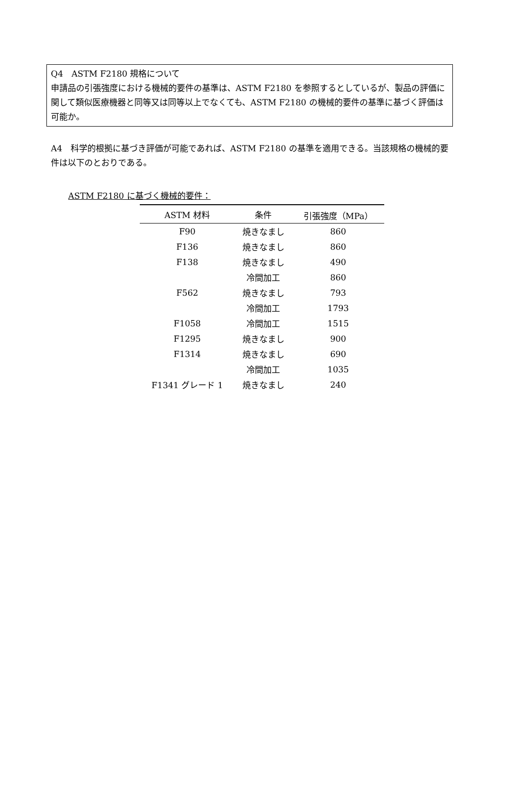Q4　ASTM F2180 規格について
申請品の引張強度における機械的要件の基準は、ASTM F2180 を参照するとしているが、製品の評価に関して類似医療機器と同等又は同等以上でなくても、ASTM F2180 の機械的要件の基準に基づく評価は可能か。
A4　科学的根拠に基づき評価が可能であれば、ASTM F2180 の基準を適用できる。当該規格の機械的要件は以下のとおりである。
ASTM F2180 に基づく機械的要件：
| ASTM 材料 | 条件 | 引張強度（MPa） |
| --- | --- | --- |
| F90 | 焼きなまし | 860 |
| F136 | 焼きなまし | 860 |
| F138 | 焼きなまし | 490 |
| | 冷間加工 | 860 |
| F562 | 焼きなまし | 793 |
| | 冷間加工 | 1793 |
| F1058 | 冷間加工 | 1515 |
| F1295 | 焼きなまし | 900 |
| F1314 | 焼きなまし | 690 |
| | 冷間加工 | 1035 |
| F1341 グレード 1 | 焼きなまし | 240 |